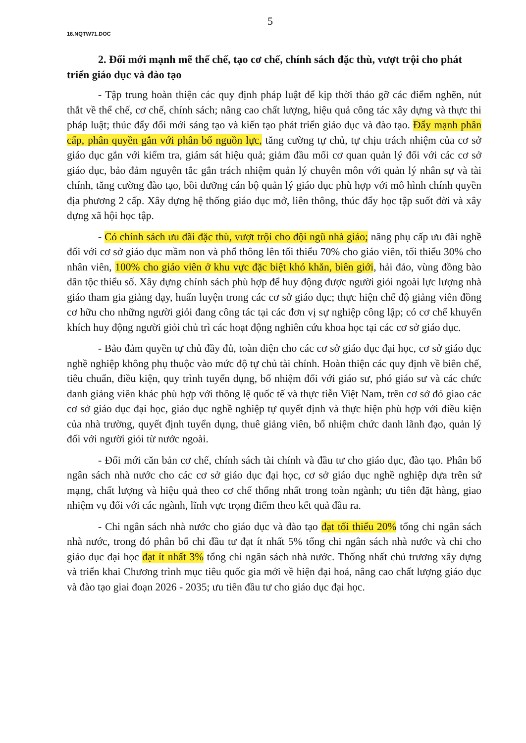16.NQTW71.DOC
5
2. Đổi mới mạnh mẽ thể chế, tạo cơ chế, chính sách đặc thù, vượt trội cho phát triển giáo dục và đào tạo
- Tập trung hoàn thiện các quy định pháp luật để kịp thời tháo gỡ các điểm nghẽn, nút thắt về thể chế, cơ chế, chính sách; nâng cao chất lượng, hiệu quả công tác xây dựng và thực thi pháp luật; thúc đẩy đổi mới sáng tạo và kiến tạo phát triển giáo dục và đào tạo. Đẩy mạnh phân cấp, phân quyền gắn với phân bổ nguồn lực, tăng cường tự chủ, tự chịu trách nhiệm của cơ sở giáo dục gắn với kiểm tra, giám sát hiệu quả; giảm đầu mối cơ quan quản lý đối với các cơ sở giáo dục, bảo đảm nguyên tắc gắn trách nhiệm quản lý chuyên môn với quản lý nhân sự và tài chính, tăng cường đào tạo, bồi dưỡng cán bộ quản lý giáo dục phù hợp với mô hình chính quyền địa phương 2 cấp. Xây dựng hệ thống giáo dục mở, liên thông, thúc đẩy học tập suốt đời và xây dựng xã hội học tập.
- Có chính sách ưu đãi đặc thù, vượt trội cho đội ngũ nhà giáo; nâng phụ cấp ưu đãi nghề đối với cơ sở giáo dục mầm non và phổ thông lên tối thiểu 70% cho giáo viên, tối thiểu 30% cho nhân viên, 100% cho giáo viên ở khu vực đặc biệt khó khăn, biên giới, hải đảo, vùng đồng bào dân tộc thiểu số. Xây dựng chính sách phù hợp để huy động được người giỏi ngoài lực lượng nhà giáo tham gia giảng dạy, huấn luyện trong các cơ sở giáo dục; thực hiện chế độ giảng viên đồng cơ hữu cho những người giỏi đang công tác tại các đơn vị sự nghiệp công lập; có cơ chế khuyến khích huy động người giỏi chủ trì các hoạt động nghiên cứu khoa học tại các cơ sở giáo dục.
- Bảo đảm quyền tự chủ đầy đủ, toàn diện cho các cơ sở giáo dục đại học, cơ sở giáo dục nghề nghiệp không phụ thuộc vào mức độ tự chủ tài chính. Hoàn thiện các quy định về biên chế, tiêu chuẩn, điều kiện, quy trình tuyển dụng, bổ nhiệm đối với giáo sư, phó giáo sư và các chức danh giảng viên khác phù hợp với thông lệ quốc tế và thực tiễn Việt Nam, trên cơ sở đó giao các cơ sở giáo dục đại học, giáo dục nghề nghiệp tự quyết định và thực hiện phù hợp với điều kiện của nhà trường, quyết định tuyển dụng, thuê giảng viên, bổ nhiệm chức danh lãnh đạo, quản lý đối với người giỏi từ nước ngoài.
- Đổi mới căn bản cơ chế, chính sách tài chính và đầu tư cho giáo dục, đào tạo. Phân bổ ngân sách nhà nước cho các cơ sở giáo dục đại học, cơ sở giáo dục nghề nghiệp dựa trên sứ mạng, chất lượng và hiệu quả theo cơ chế thống nhất trong toàn ngành; ưu tiên đặt hàng, giao nhiệm vụ đối với các ngành, lĩnh vực trọng điểm theo kết quả đầu ra.
- Chi ngân sách nhà nước cho giáo dục và đào tạo đạt tối thiểu 20% tổng chi ngân sách nhà nước, trong đó phân bổ chi đầu tư đạt ít nhất 5% tổng chi ngân sách nhà nước và chi cho giáo dục đại học đạt ít nhất 3% tổng chi ngân sách nhà nước. Thống nhất chủ trương xây dựng và triển khai Chương trình mục tiêu quốc gia mới về hiện đại hoá, nâng cao chất lượng giáo dục và đào tạo giai đoạn 2026 - 2035; ưu tiên đầu tư cho giáo dục đại học.